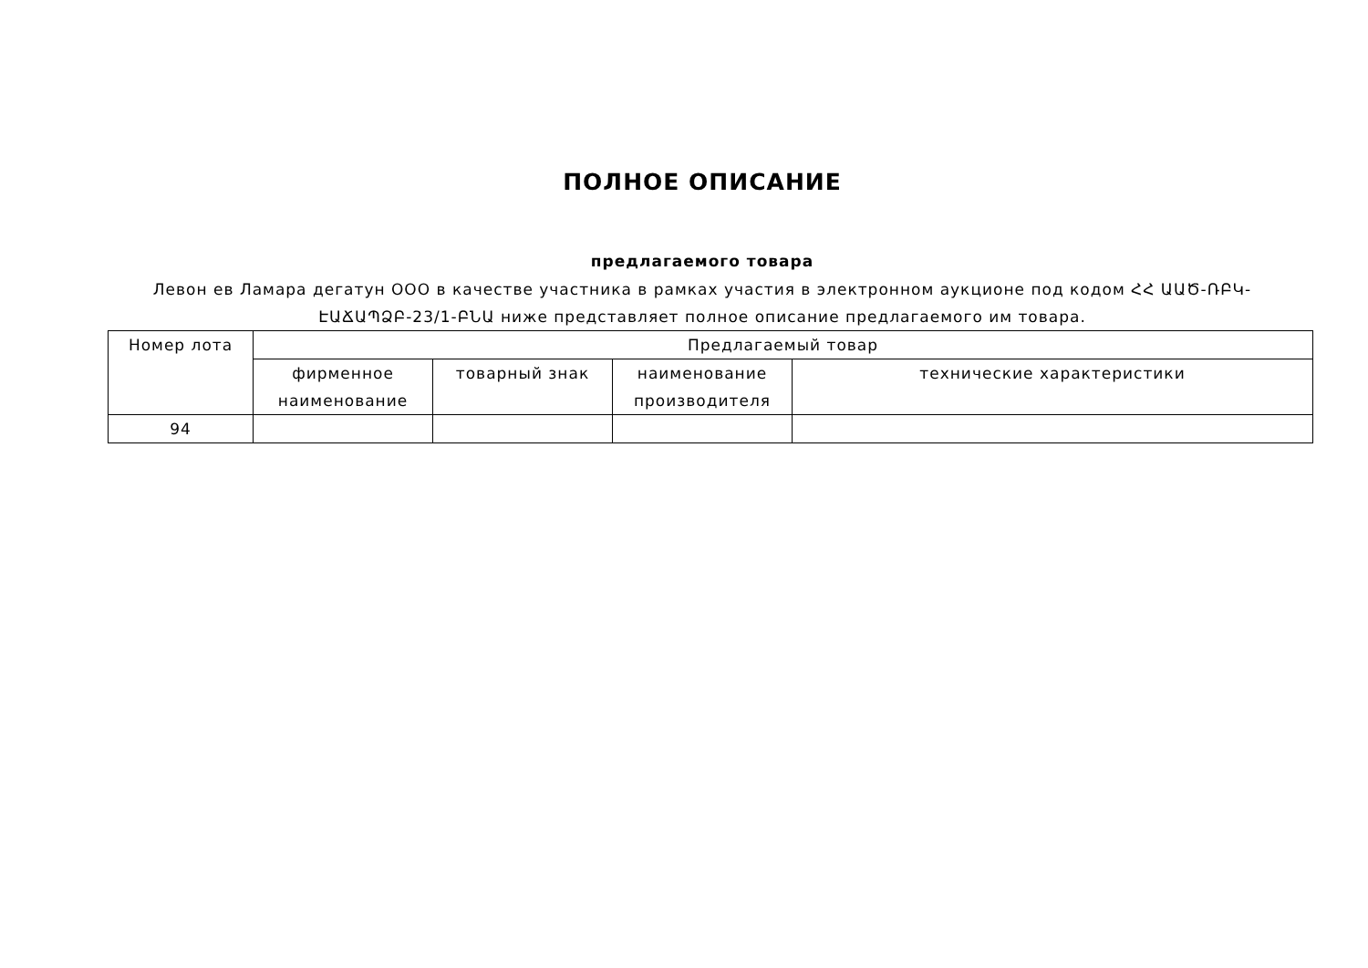ПОЛНОЕ ОПИСАНИЕ
предлагаемого товара
Левон ев Ламара дегатун ООО в качестве участника в рамках участия в электронном аукционе под кодом ՀՀ ԱԱԾ-ՌԲԿ-ԷԱՃԱՊՁԲ-23/1-ԲՆԱ ниже представляет полное описание предлагаемого им товара.
| Номер лота | Предлагаемый товар | | | |
| --- | --- | --- | --- | --- |
| | фирменное наименование | товарный знак | наименование производителя | технические характеристики |
| 94 | | | | |